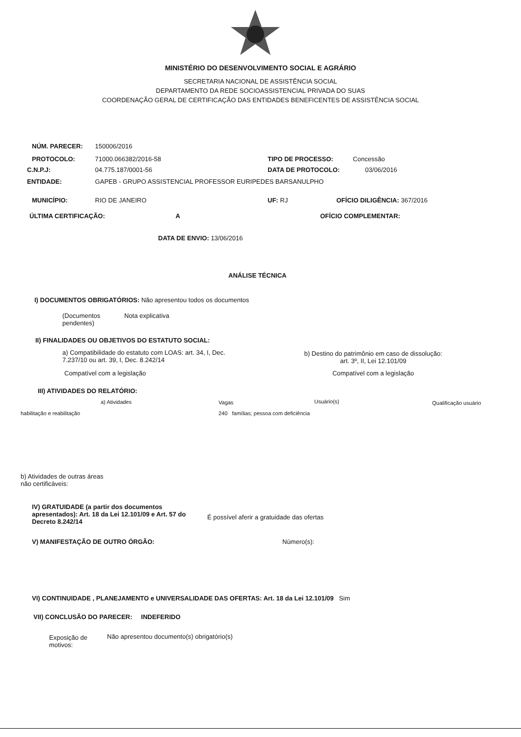MINISTÉRIO DO DESENVOLVIMENTO SOCIAL E AGRÁRIO
SECRETARIA NACIONAL DE ASSISTÊNCIA SOCIAL
DEPARTAMENTO DA REDE SOCIOASSISTENCIAL PRIVADA DO SUAS
COORDENAÇÃO GERAL DE CERTIFICAÇÃO DAS ENTIDADES BENEFICENTES DE ASSISTÊNCIA SOCIAL
NÚM. PARECER: 150006/2016
PROTOCOLO: 71000.066382/2016-58
TIPO DE PROCESSO: Concessão
C.N.P.J: 04.775.187/0001-56 DATA DE PROTOCOLO: 03/06/2016
ENTIDADE: GAPEB - GRUPO ASSISTENCIAL PROFESSOR EURIPEDES BARSANULPHO
MUNICÍPIO: RIO DE JANEIRO UF: RJ OFÍCIO DILIGÊNCIA: 367/2016
ÚLTIMA CERTIFICAÇÃO: A OFÍCIO COMPLEMENTAR:
DATA DE ENVIO: 13/06/2016
ANÁLISE TÉCNICA
I) DOCUMENTOS OBRIGATÓRIOS: Não apresentou todos os documentos
(Documentos pendentes)
Nota explicativa
II) FINALIDADES OU OBJETIVOS DO ESTATUTO SOCIAL:
a) Compatibilidade do estatuto com LOAS: art. 34, I, Dec. 7.237/10 ou art. 39, I, Dec. 8.242/14
Compatível com a legislação
b) Destino do patrimônio em caso de dissolução:
art. 3º, II, Lei 12.101/09
Compatível com a legislação
III) ATIVIDADES DO RELATÓRIO:
a) Atividades Vagas Usuário(s) Qualificação usuário
habilitação e reabilitação
240 famílias; pessoa com deficiência
b) Atividades de outras áreas não certificáveis:
IV) GRATUIDADE (a partir dos documentos apresentados): Art. 18 da Lei 12.101/09 e Art. 57 do Decreto 8.242/14
É possível aferir a gratuidade das ofertas
V) MANIFESTAÇÃO DE OUTRO ÓRGÃO:
Número(s):
VI) CONTINUIDADE , PLANEJAMENTO e UNIVERSALIDADE DAS OFERTAS: Art. 18 da Lei 12.101/09 Sim
VII) CONCLUSÃO DO PARECER: INDEFERIDO
Exposição de motivos:
Não apresentou documento(s) obrigatório(s)